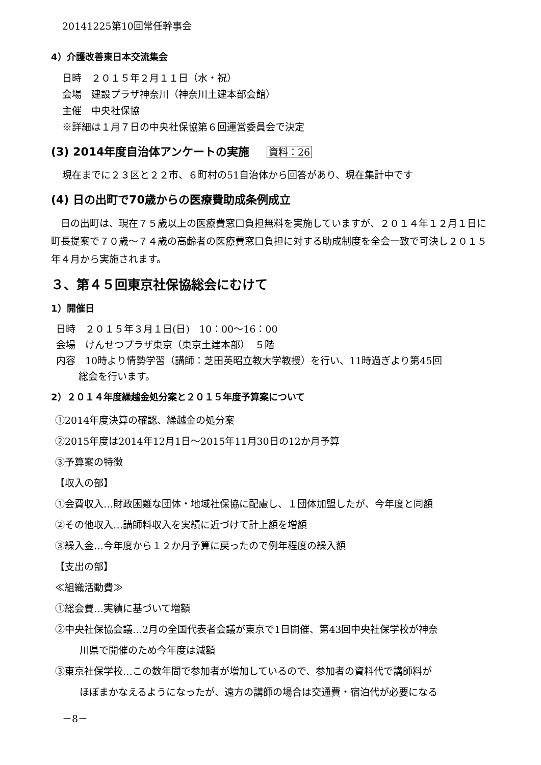20141225第10回常任幹事会
4）介護改善東日本交流集会
日時　２０１５年２月１１日（水・祝）
会場　建設プラザ神奈川（神奈川土建本部会館）
主催　中央社保協
※詳細は１月７日の中央社保協第６回運営委員会で決定
(3) 2014年度自治体アンケートの実施 資料：26
現在までに２３区と２２市、６町村の51自治体から回答があり、現在集計中です
(4) 日の出町で70歳からの医療費助成条例成立
　日の出町は、現在７５歳以上の医療費窓口負担無料を実施していますが、２０１４年１２月１日に町長提案で７０歳～７４歳の高齢者の医療費窓口負担に対する助成制度を全会一致で可決し２０１５年４月から実施されます。
３、第４５回東京社保協総会にむけて
1）開催日
日時　２０１５年３月１日(日)　10：00～16：00
会場　けんせつプラザ東京（東京土建本部）　５階
内容　10時より情勢学習（講師：芝田英昭立教大学教授）を行い、11時過ぎより第45回
総会を行います。
2）２０１４年度繰越金処分案と２０１５年度予算案について
①2014年度決算の確認、繰越金の処分案
②2015年度は2014年12月1日～2015年11月30日の12か月予算
③予算案の特徴
【収入の部】
①会費収入…財政困難な団体・地域社保協に配慮し、１団体加盟したが、今年度と同額
②その他収入…講師料収入を実績に近づけて計上額を増額
③繰入金…今年度から１２か月予算に戻ったので例年程度の繰入額
【支出の部】
≪組織活動費≫
①総会費…実績に基づいて増額
②中央社保協会議…2月の全国代表者会議が東京で1日開催、第43回中央社保学校が神奈
川県で開催のため今年度は減額
③東京社保学校…この数年間で参加者が増加しているので、参加者の資料代で講師料が
ほぼまかなえるようになったが、遠方の講師の場合は交通費・宿泊代が必要になる
－8－